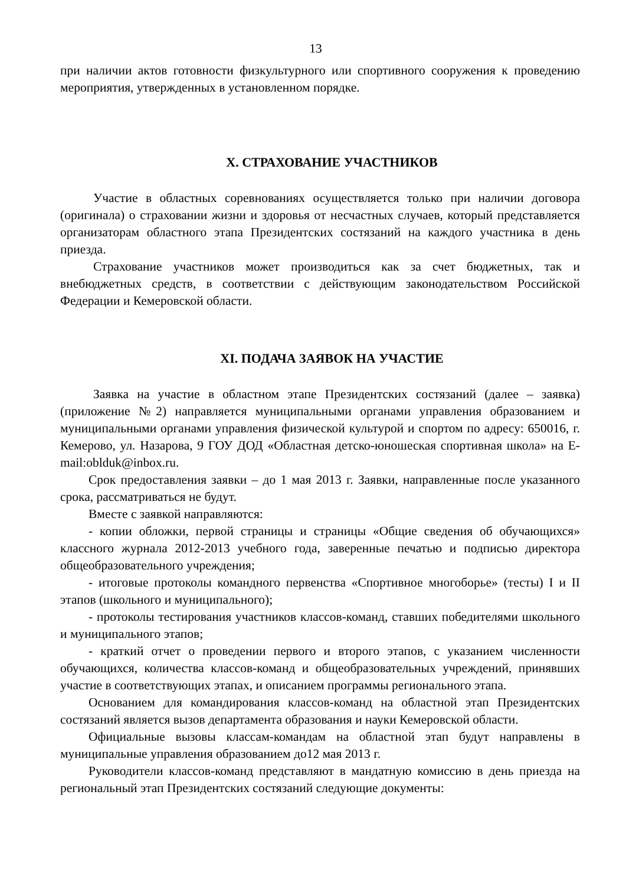13
при наличии актов готовности физкультурного или спортивного сооружения к проведению мероприятия, утвержденных в установленном порядке.
X. СТРАХОВАНИЕ УЧАСТНИКОВ
Участие в областных соревнованиях осуществляется только при наличии договора (оригинала) о страховании жизни и здоровья от несчастных случаев, который представляется организаторам областного этапа Президентских состязаний на каждого участника в день приезда.
Страхование участников может производиться как за счет бюджетных, так и внебюджетных средств, в соответствии с действующим законодательством Российской Федерации и Кемеровской области.
XI. ПОДАЧА ЗАЯВОК НА УЧАСТИЕ
Заявка на участие в областном этапе Президентских состязаний (далее – заявка) (приложение №2) направляется муниципальными органами управления образованием и муниципальными органами управления физической культурой и спортом по адресу: 650016, г. Кемерово, ул. Назарова, 9 ГОУ ДОД «Областная детско-юношеская спортивная школа» на E-mail:oblduk@inbox.ru.
Срок предоставления заявки – до 1 мая 2013 г. Заявки, направленные после указанного срока, рассматриваться не будут.
Вместе с заявкой направляются:
- копии обложки, первой страницы и страницы «Общие сведения об обучающихся» классного журнала 2012-2013 учебного года, заверенные печатью и подписью директора общеобразовательного учреждения;
- итоговые протоколы командного первенства «Спортивное многоборье» (тесты) I и II этапов (школьного и муниципального);
- протоколы тестирования участников классов-команд, ставших победителями школьного и муниципального этапов;
- краткий отчет о проведении первого и второго этапов, с указанием численности обучающихся, количества классов-команд и общеобразовательных учреждений, принявших участие в соответствующих этапах, и описанием программы регионального этапа.
Основанием для командирования классов-команд на областной этап Президентских состязаний является вызов департамента образования и науки Кемеровской области.
Официальные вызовы классам-командам на областной этап будут направлены в муниципальные управления образованием до12 мая 2013 г.
Руководители классов-команд представляют в мандатную комиссию в день приезда на региональный этап Президентских состязаний следующие документы: